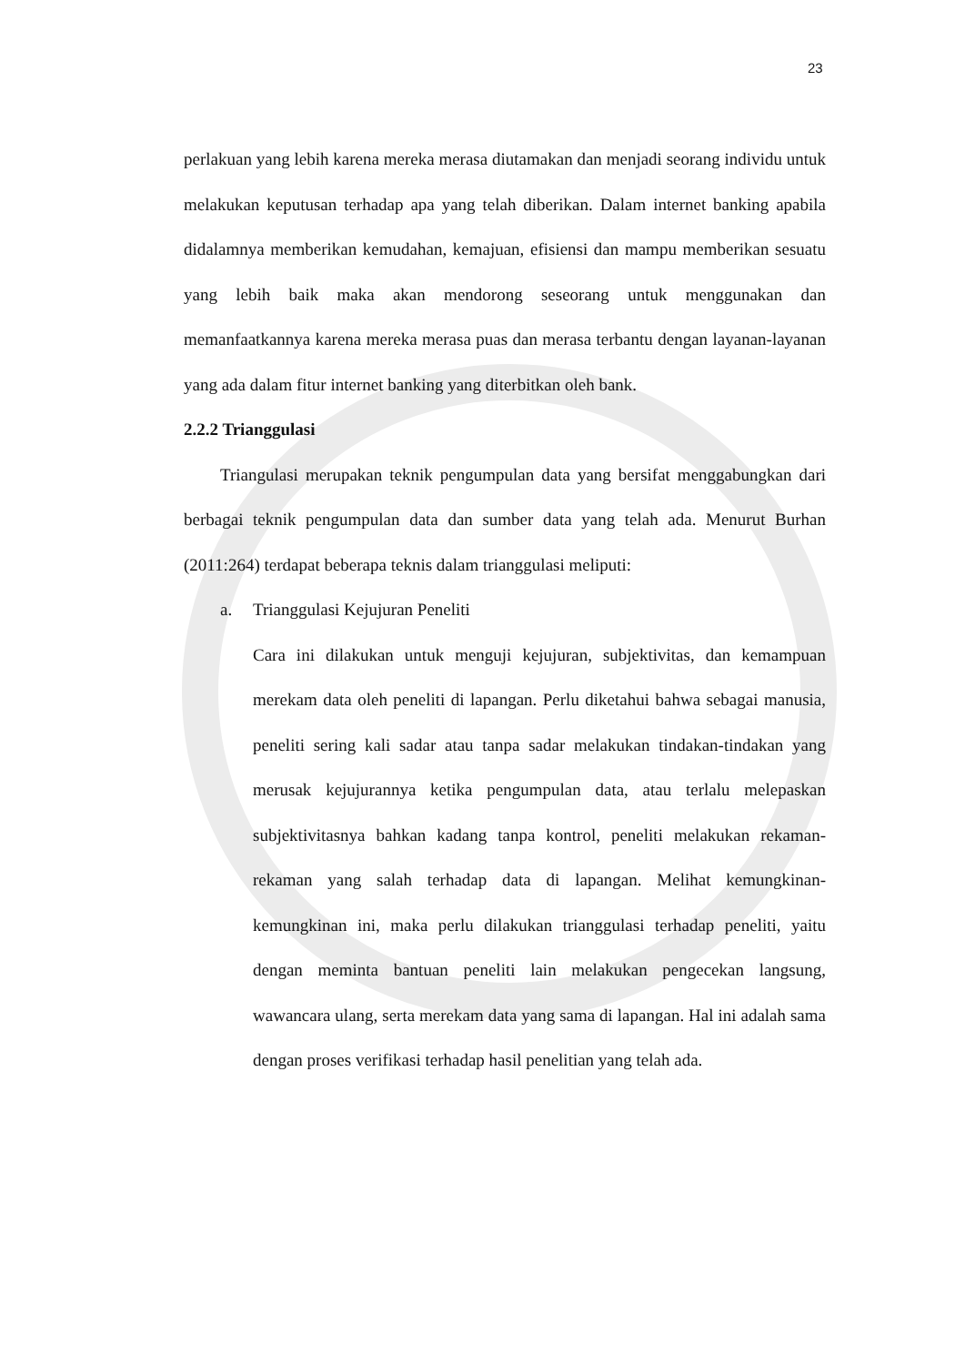23
perlakuan yang lebih karena mereka merasa diutamakan dan menjadi seorang individu untuk melakukan keputusan terhadap apa yang telah diberikan. Dalam internet banking apabila didalamnya memberikan kemudahan, kemajuan, efisiensi dan mampu memberikan sesuatu yang lebih baik maka akan mendorong seseorang untuk menggunakan dan memanfaatkannya karena mereka merasa puas dan merasa terbantu dengan layanan-layanan yang ada dalam fitur internet banking yang diterbitkan oleh bank.
2.2.2 Trianggulasi
Triangulasi merupakan teknik pengumpulan data yang bersifat menggabungkan dari berbagai teknik pengumpulan data dan sumber data yang telah ada. Menurut Burhan (2011:264) terdapat beberapa teknis dalam trianggulasi meliputi:
a. Trianggulasi Kejujuran Peneliti
Cara ini dilakukan untuk menguji kejujuran, subjektivitas, dan kemampuan merekam data oleh peneliti di lapangan. Perlu diketahui bahwa sebagai manusia, peneliti sering kali sadar atau tanpa sadar melakukan tindakan-tindakan yang merusak kejujurannya ketika pengumpulan data, atau terlalu melepaskan subjektivitasnya bahkan kadang tanpa kontrol, peneliti melakukan rekaman-rekaman yang salah terhadap data di lapangan. Melihat kemungkinan-kemungkinan ini, maka perlu dilakukan trianggulasi terhadap peneliti, yaitu dengan meminta bantuan peneliti lain melakukan pengecekan langsung, wawancara ulang, serta merekam data yang sama di lapangan. Hal ini adalah sama dengan proses verifikasi terhadap hasil penelitian yang telah ada.